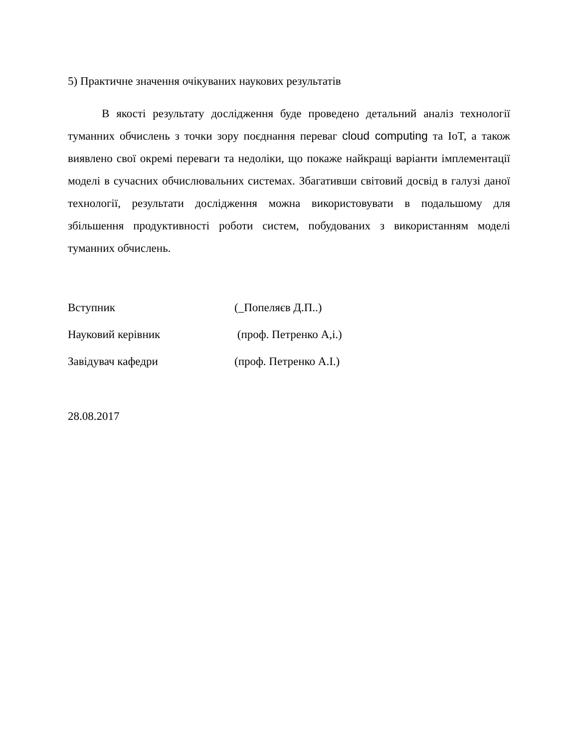5) Практичне значення очікуваних наукових результатів
В якості результату дослідження буде проведено детальний аналіз технології туманних обчислень з точки зору поєднання переваг cloud computing та IoT, а також виявлено свої окремі переваги та недоліки, що покаже найкращі варіанти імплементації моделі в сучасних обчислювальних системах. Збагативши світовий досвід в галузі даної технології, результати дослідження можна використовувати в подальшому для збільшення продуктивності роботи систем, побудованих з використанням моделі туманних обчислень.
Вступник (_Попеляєв Д.П..)
Науковий керівник (проф. Петренко А,і.)
Завідувач кафедри (проф. Петренко А.І.)
28.08.2017